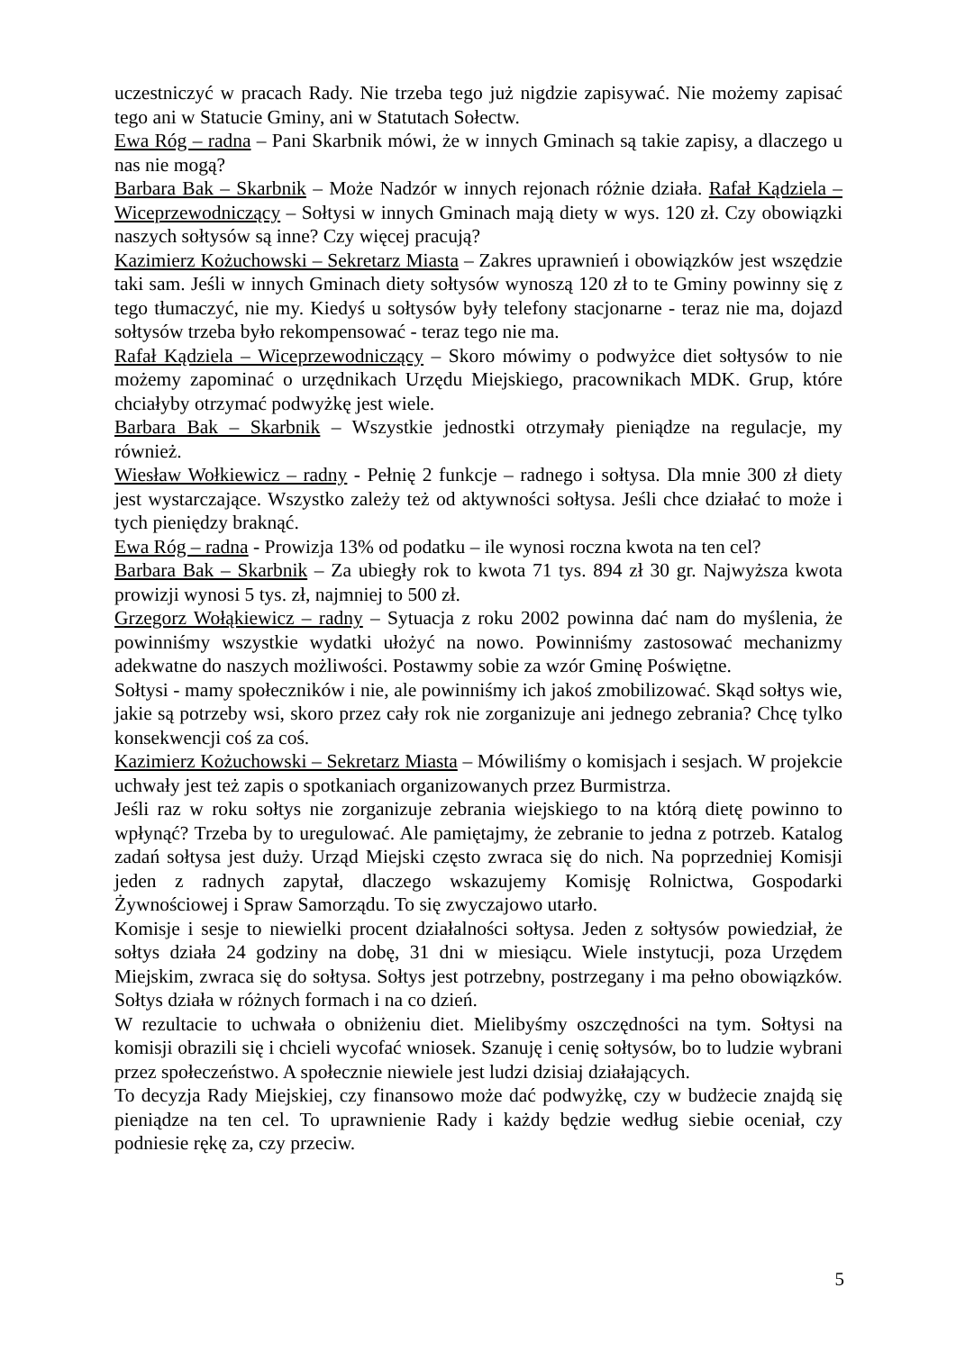uczestniczyć w pracach Rady. Nie trzeba tego już nigdzie zapisywać. Nie możemy zapisać tego ani w Statucie Gminy, ani w Statutach Sołectw.
Ewa Róg – radna – Pani Skarbnik mówi, że w innych Gminach są takie zapisy, a dlaczego u nas nie mogą?
Barbara Bak – Skarbnik – Może Nadzór w innych rejonach różnie działa. Rafał Kądziela – Wiceprzewodniczący – Sołtysi w innych Gminach mają diety w wys. 120 zł. Czy obowiązki naszych sołtysów są inne? Czy więcej pracują?
Kazimierz Kożuchowski – Sekretarz Miasta – Zakres uprawnień i obowiązków jest wszędzie taki sam. Jeśli w innych Gminach diety sołtysów wynoszą 120 zł to te Gminy powinny się z tego tłumaczyć, nie my. Kiedyś u sołtysów były telefony stacjonarne - teraz nie ma, dojazd sołtysów trzeba było rekompensować - teraz tego nie ma.
Rafał Kądziela – Wiceprzewodniczący – Skoro mówimy o podwyżce diet sołtysów to nie możemy zapominać o urzędnikach Urzędu Miejskiego, pracownikach MDK. Grup, które chciałyby otrzymać podwyżkę jest wiele.
Barbara Bak – Skarbnik – Wszystkie jednostki otrzymały pieniądze na regulacje, my również.
Wiesław Wołkiewicz – radny - Pełnię 2 funkcje – radnego i sołtysa. Dla mnie 300 zł diety jest wystarczające. Wszystko zależy też od aktywności sołtysa. Jeśli chce działać to może i tych pieniędzy braknąć.
Ewa Róg – radna - Prowizja 13% od podatku – ile wynosi roczna kwota na ten cel?
Barbara Bak – Skarbnik – Za ubiegły rok to kwota 71 tys. 894 zł 30 gr. Najwyższa kwota prowizji wynosi 5 tys. zł, najmniej to 500 zł.
Grzegorz Wołąkiewicz – radny – Sytuacja z roku 2002 powinna dać nam do myślenia, że powinniśmy wszystkie wydatki ułożyć na nowo. Powinniśmy zastosować mechanizmy adekwatne do naszych możliwości. Postawmy sobie za wzór Gminę Poświętne.
Sołtysi - mamy społeczników i nie, ale powinniśmy ich jakoś zmobilizować. Skąd sołtys wie, jakie są potrzeby wsi, skoro przez cały rok nie zorganizuje ani jednego zebrania? Chcę tylko konsekwencji coś za coś.
Kazimierz Kożuchowski – Sekretarz Miasta – Mówiliśmy o komisjach i sesjach. W projekcie uchwały jest też zapis o spotkaniach organizowanych przez Burmistrza.
Jeśli raz w roku sołtys nie zorganizuje zebrania wiejskiego to na którą dietę powinno to wpłynąć? Trzeba by to uregulować. Ale pamiętajmy, że zebranie to jedna z potrzeb. Katalog zadań sołtysa jest duży. Urząd Miejski często zwraca się do nich. Na poprzedniej Komisji jeden z radnych zapytał, dlaczego wskazujemy Komisję Rolnictwa, Gospodarki Żywnościowej i Spraw Samorządu. To się zwyczajowo utarło.
Komisje i sesje to niewielki procent działalności sołtysa. Jeden z sołtysów powiedział, że sołtys działa 24 godziny na dobę, 31 dni w miesiącu. Wiele instytucji, poza Urzędem Miejskim, zwraca się do sołtysa. Sołtys jest potrzebny, postrzegany i ma pełno obowiązków. Sołtys działa w różnych formach i na co dzień.
W rezultacie to uchwała o obniżeniu diet. Mielibyśmy oszczędności na tym. Sołtysi na komisji obrazili się i chcieli wycofać wniosek. Szanuję i cenię sołtysów, bo to ludzie wybrani przez społeczeństwo. A społecznie niewiele jest ludzi dzisiaj działających.
To decyzja Rady Miejskiej, czy finansowo może dać podwyżkę, czy w budżecie znajdą się pieniądze na ten cel. To uprawnienie Rady i każdy będzie według siebie oceniał, czy podniesie rękę za, czy przeciw.
5